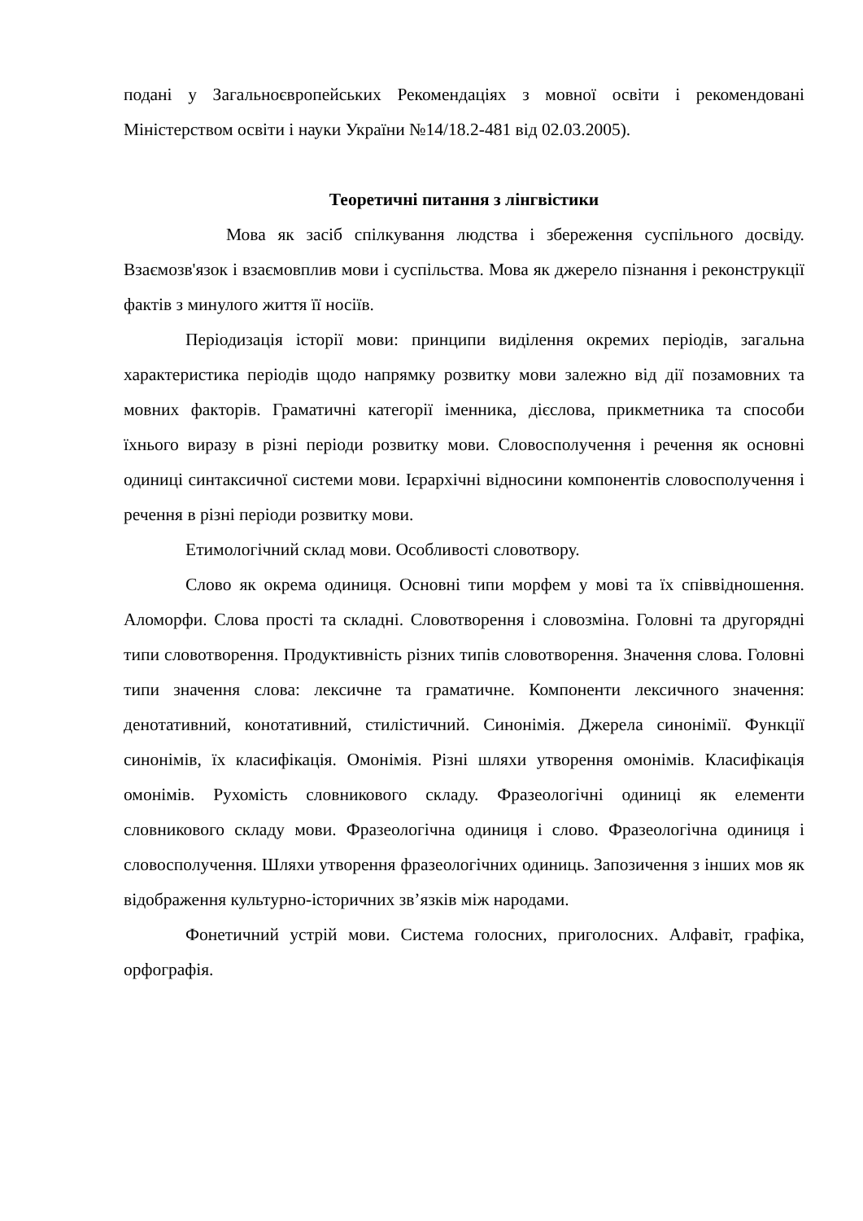подані у Загальноєвропейських Рекомендаціях з мовної освіти і рекомендовані Міністерством освіти і науки України №14/18.2-481 від 02.03.2005).
Теоретичні питання з лінгвістики
Мова як засіб спілкування людства і збереження суспільного досвіду. Взаємозв'язок і взаємовплив мови і суспільства. Мова як джерело пізнання і реконструкції фактів з минулого життя її носіїв.
Періодизація історії мови: принципи виділення окремих періодів, загальна характеристика періодів щодо напрямку розвитку мови залежно від дії позамовних та мовних факторів. Граматичні категорії іменника, дієслова, прикметника та способи їхнього виразу в різні періоди розвитку мови. Словосполучення і речення як основні одиниці синтаксичної системи мови. Ієрархічні відносини компонентів словосполучення і речення в різні періоди розвитку мови.
Етимологічний склад мови. Особливості словотвору.
Слово як окрема одиниця. Основні типи морфем у мові та їх співвідношення. Аломорфи. Слова прості та складні. Словотворення і словозміна. Головні та другорядні типи словотворення. Продуктивність різних типів словотворення. Значення слова. Головні типи значення слова: лексичне та граматичне. Компоненти лексичного значення: денотативний, конотативний, стилістичний. Синонімія. Джерела синонімії. Функції синонімів, їх класифікація. Омонімія. Різні шляхи утворення омонімів. Класифікація омонімів. Рухомість словникового складу. Фразеологічні одиниці як елементи словникового складу мови. Фразеологічна одиниця і слово. Фразеологічна одиниця і словосполучення. Шляхи утворення фразеологічних одиниць. Запозичення з інших мов як відображення культурно-історичних зв’язків між народами.
Фонетичний устрій мови. Система голосних, приголосних. Алфавіт, графіка, орфографія.